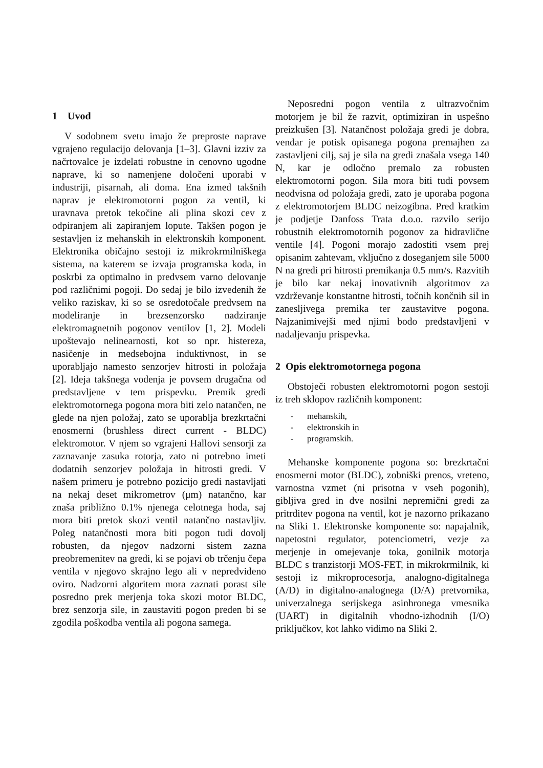1 Uvod
V sodobnem svetu imajo že preproste naprave vgrajeno regulacijo delovanja [1–3]. Glavni izziv za načrtovalce je izdelati robustne in cenovno ugodne naprave, ki so namenjene določeni uporabi v industriji, pisarnah, ali doma. Ena izmed takšnih naprav je elektromotorni pogon za ventil, ki uravnava pretok tekočine ali plina skozi cev z odpiranjem ali zapiranjem lopute. Takšen pogon je sestavljen iz mehanskih in elektronskih komponent. Elektronika običajno sestoji iz mikrokrmilniškega sistema, na katerem se izvaja programska koda, in poskrbi za optimalno in predvsem varno delovanje pod različnimi pogoji. Do sedaj je bilo izvedenih že veliko raziskav, ki so se osredotočale predvsem na modeliranje in brezsenzorsko nadziranje elektromagnetnih pogonov ventilov [1, 2]. Modeli upoštevajo nelinearnosti, kot so npr. histereza, nasičenje in medsebojna induktivnost, in se uporabljajo namesto senzorjev hitrosti in položaja [2]. Ideja takšnega vodenja je povsem drugačna od predstavljene v tem prispevku. Premik gredi elektromotornega pogona mora biti zelo natančen, ne glede na njen položaj, zato se uporablja brezkrtačni enosmerni (brushless direct current - BLDC) elektromotor. V njem so vgrajeni Hallovi sensorji za zaznavanje zasuka rotorja, zato ni potrebno imeti dodatnih senzorjev položaja in hitrosti gredi. V našem primeru je potrebno pozicijo gredi nastavljati na nekaj deset mikrometrov (μm) natančno, kar znaša približno 0.1% njenega celotnega hoda, saj mora biti pretok skozi ventil natančno nastavljiv. Poleg natančnosti mora biti pogon tudi dovolj robusten, da njegov nadzorni sistem zazna preobremenitev na gredi, ki se pojavi ob trčenju čepa ventila v njegovo skrajno lego ali v nepredvideno oviro. Nadzorni algoritem mora zaznati porast sile posredno prek merjenja toka skozi motor BLDC, brez senzorja sile, in zaustaviti pogon preden bi se zgodila poškodba ventila ali pogona samega.
Neposredni pogon ventila z ultrazvočnim motorjem je bil že razvit, optimiziran in uspešno preizkušen [3]. Natančnost položaja gredi je dobra, vendar je potisk opisanega pogona premajhen za zastavljeni cilj, saj je sila na gredi znašala vsega 140 N, kar je odločno premalo za robusten elektromotorni pogon. Sila mora biti tudi povsem neodvisna od položaja gredi, zato je uporaba pogona z elektromotorjem BLDC neizogibna. Pred kratkim je podjetje Danfoss Trata d.o.o. razvilo serijo robustnih elektromotornih pogonov za hidravlične ventile [4]. Pogoni morajo zadostiti vsem prej opisanim zahtevam, vključno z doseganjem sile 5000 N na gredi pri hitrosti premikanja 0.5 mm/s. Razvitih je bilo kar nekaj inovativnih algoritmov za vzdrževanje konstantne hitrosti, točnih končnih sil in zanesljivega premika ter zaustavitve pogona. Najzanimivejši med njimi bodo predstavljeni v nadaljevanju prispevka.
2 Opis elektromotornega pogona
Obstoječi robusten elektromotorni pogon sestoji iz treh sklopov različnih komponent:
- mehanskih,
- elektronskih in
- programskih.
Mehanske komponente pogona so: brezkrtačni enosmerni motor (BLDC), zobniški prenos, vreteno, varnostna vzmet (ni prisotna v vseh pogonih), gibljiva gred in dve nosilni nepremični gredi za pritrditev pogona na ventil, kot je nazorno prikazano na Sliki 1. Elektronske komponente so: napajalnik, napetostni regulator, potenciometri, vezje za merjenje in omejevanje toka, gonilnik motorja BLDC s tranzistorji MOS-FET, in mikrokrmilnik, ki sestoji iz mikroprocesorja, analogno-digitalnega (A/D) in digitalno-analognega (D/A) pretvornika, univerzalnega serijskega asinhronega vmesnika (UART) in digitalnih vhodno-izhodnih (I/O) priključkov, kot lahko vidimo na Sliki 2.